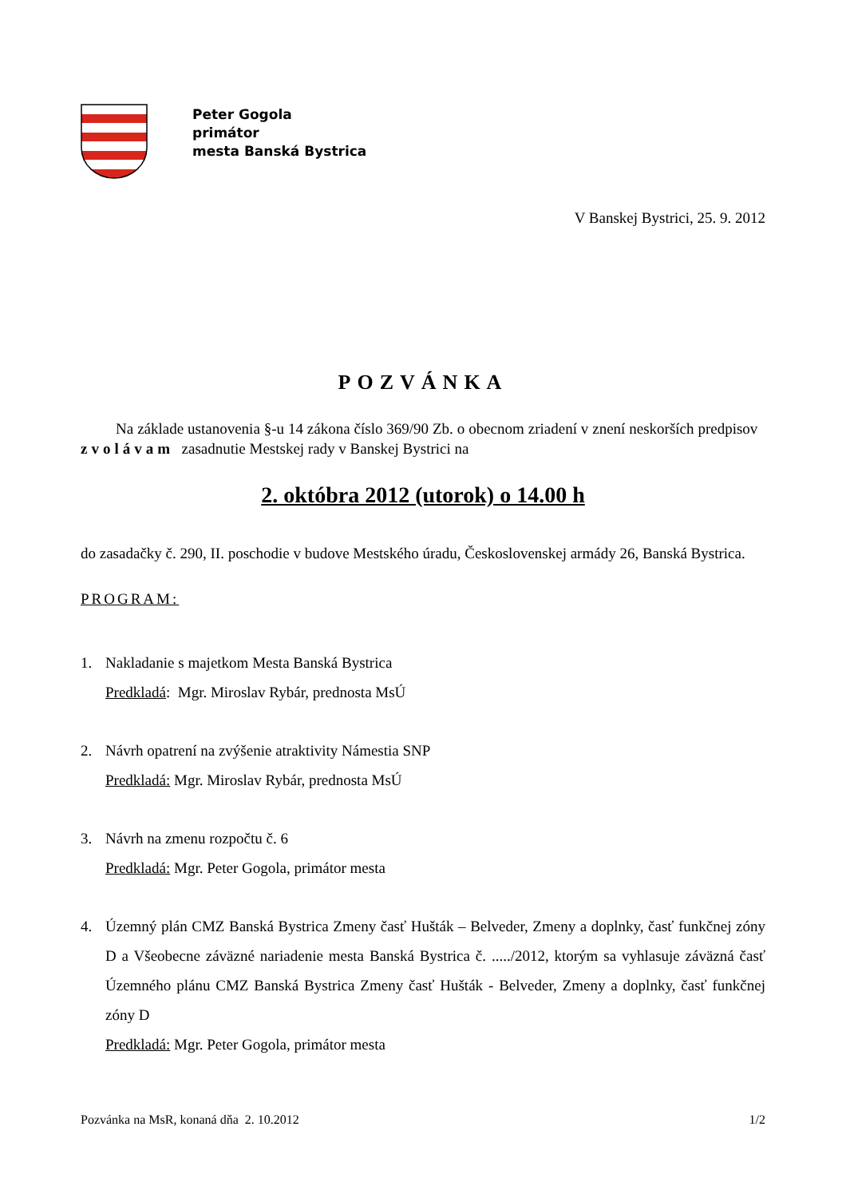Peter Gogola
primátor
mesta Banská Bystrica
V Banskej Bystrici, 25. 9. 2012
POZVÁNKA
Na základe ustanovenia §-u 14 zákona číslo 369/90 Zb. o obecnom zriadení v znení neskorších predpisov zvolávam zasadnutie Mestskej rady v Banskej Bystrici na
2. októbra 2012 (utorok) o 14.00 h
do zasadačky č. 290, II. poschodie v budove Mestského úradu, Československej armády 26, Banská Bystrica.
PROGRAM:
1. Nakladanie s majetkom Mesta Banská Bystrica
Predkladá: Mgr. Miroslav Rybár, prednosta MsÚ
2. Návrh opatrení na zvýšenie atraktivity Námestia SNP
Predkladá: Mgr. Miroslav Rybár, prednosta MsÚ
3. Návrh na zmenu rozpočtu č. 6
Predkladá: Mgr. Peter Gogola, primátor mesta
4. Územný plán CMZ Banská Bystrica Zmeny časť Hušták – Belveder, Zmeny a doplnky, časť funkčnej zóny D a Všeobecne záväzné nariadenie mesta Banská Bystrica č. ...../2012, ktorým sa vyhlasuje záväzná časť Územného plánu CMZ Banská Bystrica Zmeny časť Hušták - Belveder, Zmeny a doplnky, časť funkčnej zóny D
Predkladá: Mgr. Peter Gogola, primátor mesta
Pozvánka na MsR, konaná dňa 2. 10.2012 1/2